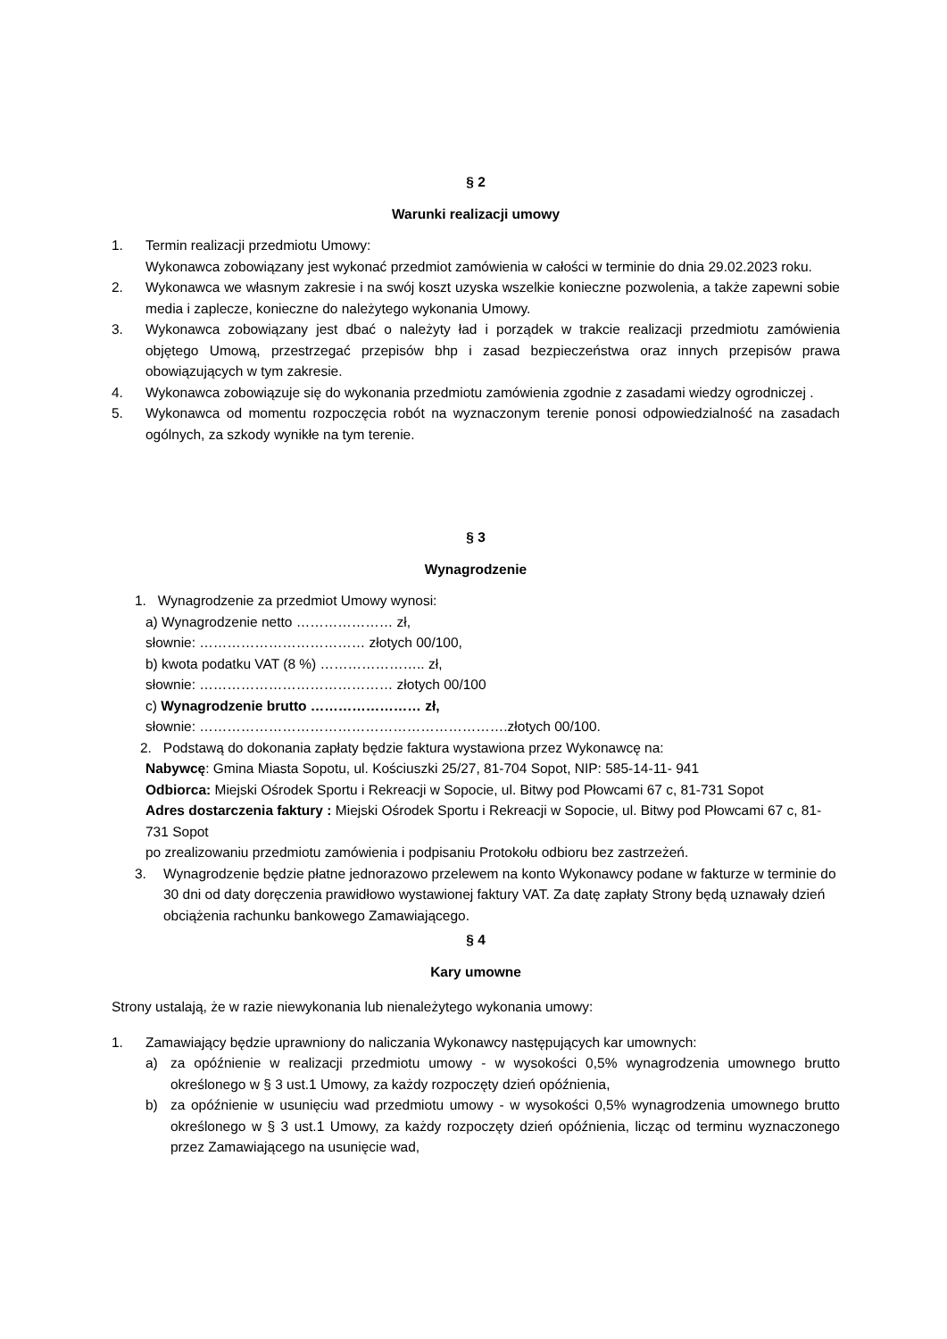§ 2
Warunki realizacji umowy
1. Termin realizacji przedmiotu Umowy:
Wykonawca zobowiązany jest wykonać przedmiot zamówienia w całości w terminie do dnia 29.02.2023 roku.
2. Wykonawca we własnym zakresie i na swój koszt uzyska wszelkie konieczne pozwolenia, a także zapewni sobie media i zaplecze, konieczne do należytego wykonania Umowy.
3. Wykonawca zobowiązany jest dbać o należyty ład i porządek w trakcie realizacji przedmiotu zamówienia objętego Umową, przestrzegać przepisów bhp i zasad bezpieczeństwa oraz innych przepisów prawa obowiązujących w tym zakresie.
4. Wykonawca zobowiązuje się do wykonania przedmiotu zamówienia zgodnie z zasadami wiedzy ogrodniczej .
5. Wykonawca od momentu rozpoczęcia robót na wyznaczonym terenie ponosi odpowiedzialność na zasadach ogólnych, za szkody wynikłe na tym terenie.
§ 3
Wynagrodzenie
1. Wynagrodzenie za przedmiot Umowy wynosi:
a) Wynagrodzenie netto ………………… zł,
słownie: ……………………………… złotych 00/100,
b) kwota podatku VAT (8 %) ………………….. zł,
słownie: …………………………………… złotych 00/100
c) Wynagrodzenie brutto …………………… zł,
słownie: ………………………………………………………….złotych 00/100.
2. Podstawą do dokonania zapłaty będzie faktura wystawiona przez Wykonawcę na:
Nabywcę: Gmina Miasta Sopotu, ul. Kościuszki 25/27, 81-704 Sopot, NIP: 585-14-11- 941
Odbiorca: Miejski Ośrodek Sportu i Rekreacji w Sopocie, ul. Bitwy pod Płowcami 67 c, 81-731 Sopot
Adres dostarczenia faktury : Miejski Ośrodek Sportu i Rekreacji w Sopocie, ul. Bitwy pod Płowcami 67 c, 81-731 Sopot
po zrealizowaniu przedmiotu zamówienia i podpisaniu Protokołu odbioru bez zastrzeżeń.
3. Wynagrodzenie będzie płatne jednorazowo przelewem na konto Wykonawcy podane w fakturze w terminie do 30 dni od daty doręczenia prawidłowo wystawionej faktury VAT. Za datę zapłaty Strony będą uznawały dzień obciążenia rachunku bankowego Zamawiającego.
§ 4
Kary umowne
Strony ustalają, że w razie niewykonania lub nienależytego wykonania umowy:
1. Zamawiający będzie uprawniony do naliczania Wykonawcy następujących kar umownych:
a) za opóźnienie w realizacji przedmiotu umowy - w wysokości 0,5% wynagrodzenia umownego brutto określonego w § 3 ust.1 Umowy, za każdy rozpoczęty dzień opóźnienia,
b) za opóźnienie w usunięciu wad przedmiotu umowy - w wysokości 0,5% wynagrodzenia umownego brutto określonego w § 3 ust.1 Umowy, za każdy rozpoczęty dzień opóźnienia, licząc od terminu wyznaczonego przez Zamawiającego na usunięcie wad,